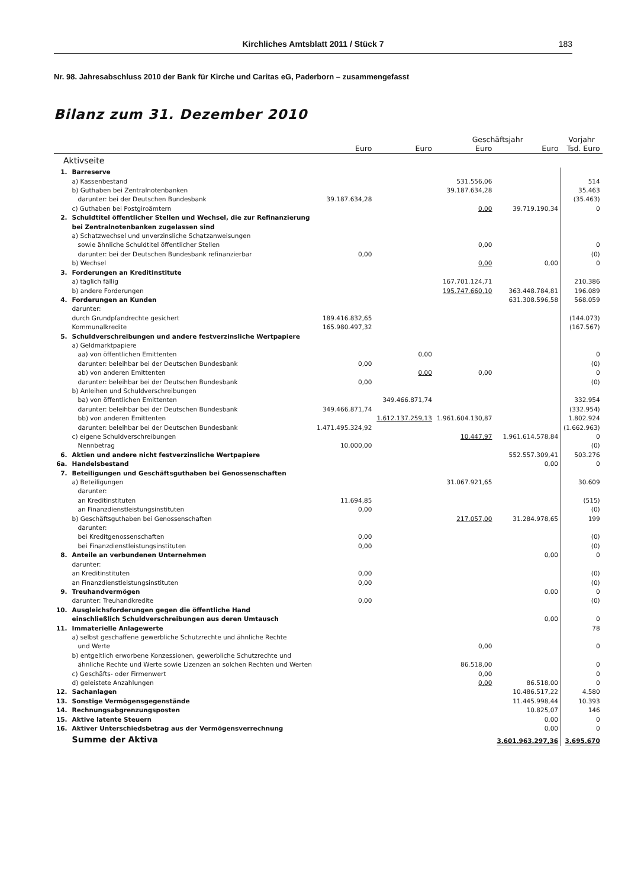Kirchliches Amtsblatt 2011 / Stück 7
183
Nr. 98. Jahresabschluss 2010 der Bank für Kirche und Caritas eG, Paderborn – zusammengefasst
Bilanz zum 31. Dezember 2010
| | | | | Geschäftsjahr | | Vorjahr |
| --- | --- | --- | --- | --- | --- | --- |
| | | Euro | Euro | Euro | Euro | Tsd. Euro |
| Aktivseite | | | | | | |
| 1. | Barreserve | | | | | |
| | a) Kassenbestand | | | 531.556,06 | | 514 |
| | b) Guthaben bei Zentralnotenbanken | | | 39.187.634,28 | | 35.463 |
| | darunter: bei der Deutschen Bundesbank | 39.187.634,28 | | | | (35.463) |
| | c) Guthaben bei Postgiroämtern | | | 0,00 | 39.719.190,34 | 0 |
| 2. | Schuldtitel öffentlicher Stellen und Wechsel, die zur Refinanzierung bei Zentralnotenbanken zugelassen sind | | | | | |
| | a) Schatzwechsel und unverzinsliche Schatzanweisungen sowie ähnliche Schuldtitel öffentlicher Stellen | | | 0,00 | | 0 |
| | darunter: bei der Deutschen Bundesbank refinanzierbar | 0,00 | | | | (0) |
| | b) Wechsel | | | 0,00 | 0,00 | 0 |
| 3. | Forderungen an Kreditinstitute | | | | | |
| | a) täglich fällig | | | 167.701.124,71 | | 210.386 |
| | b) andere Forderungen | | | 195.747.660,10 | 363.448.784,81 | 196.089 |
| 4. | Forderungen an Kunden | | | | 631.308.596,58 | 568.059 |
| | darunter: | | | | | |
| | durch Grundpfandrechte gesichert | 189.416.832,65 | | | | (144.073) |
| | Kommunalkredite | 165.980.497,32 | | | | (167.567) |
| 5. | Schuldverschreibungen und andere festverzinsliche Wertpapiere | | | | | |
| | a) Geldmarktpapiere | | | | | |
| | aa) von öffentlichen Emittenten | | 0,00 | | | 0 |
| | darunter: beleihbar bei der Deutschen Bundesbank | 0,00 | | | | (0) |
| | ab) von anderen Emittenten | | 0,00 | 0,00 | | 0 |
| | darunter: beleihbar bei der Deutschen Bundesbank | 0,00 | | | | (0) |
| | b) Anleihen und Schuldverschreibungen | | | | | |
| | ba) von öffentlichen Emittenten | | 349.466.871,74 | | | 332.954 |
| | darunter: beleihbar bei der Deutschen Bundesbank | 349.466.871,74 | | | | (332.954) |
| | bb) von anderen Emittenten | | 1.612.137.259,13 | 1.961.604.130,87 | | 1.802.924 |
| | darunter: beleihbar bei der Deutschen Bundesbank | 1.471.495.324,92 | | | | (1.662.963) |
| | c) eigene Schuldverschreibungen | | | 10.447,97 | 1.961.614.578,84 | 0 |
| | Nennbetrag | 10.000,00 | | | | (0) |
| 6. | Aktien und andere nicht festverzinsliche Wertpapiere | | | | 552.557.309,41 | 503.276 |
| 6a. | Handelsbestand | | | | 0,00 | 0 |
| 7. | Beteiligungen und Geschäftsguthaben bei Genossenschaften | | | | | |
| | a) Beteiligungen | | | 31.067.921,65 | | 30.609 |
| | darunter: | | | | | |
| | an Kreditinstituten | 11.694,85 | | | | (515) |
| | an Finanzdienstleistungsinstituten | 0,00 | | | | (0) |
| | b) Geschäftsguthaben bei Genossenschaften | | | 217.057,00 | 31.284.978,65 | 199 |
| | darunter: | | | | | |
| | bei Kreditgenossenschaften | 0,00 | | | | (0) |
| | bei Finanzdienstleistungsinstituten | 0,00 | | | | (0) |
| 8. | Anteile an verbundenen Unternehmen | | | | 0,00 | 0 |
| | darunter: | | | | | |
| | an Kreditinstituten | 0,00 | | | | (0) |
| | an Finanzdienstleistungsinstituten | 0,00 | | | | (0) |
| 9. | Treuhandvermögen | | | | 0,00 | 0 |
| | darunter: Treuhandkredite | 0,00 | | | | (0) |
| 10. | Ausgleichsforderungen gegen die öffentliche Hand einschließlich Schuldverschreibungen aus deren Umtausch | | | | 0,00 | 0 |
| 11. | Immaterielle Anlagewerte | | | | | 78 |
| | a) selbst geschaffene gewerbliche Schutzrechte und ähnliche Rechte und Werte | | | 0,00 | | 0 |
| | b) entgeltlich erworbene Konzessionen, gewerbliche Schutzrechte und ähnliche Rechte und Werte sowie Lizenzen an solchen Rechten und Werten | | | 86.518,00 | | 0 |
| | c) Geschäfts- oder Firmenwert | | | 0,00 | | 0 |
| | d) geleistete Anzahlungen | | | 0,00 | 86.518,00 | 0 |
| 12. | Sachanlagen | | | | 10.486.517,22 | 4.580 |
| 13. | Sonstige Vermögensgegenstände | | | | 11.445.998,44 | 10.393 |
| 14. | Rechnungsabgrenzungsposten | | | | 10.825,07 | 146 |
| 15. | Aktive latente Steuern | | | | 0,00 | 0 |
| 16. | Aktiver Unterschiedsbetrag aus der Vermögensverrechnung | | | | 0,00 | 0 |
| | Summe der Aktiva | | | | 3.601.963.297,36 | 3.695.670 |